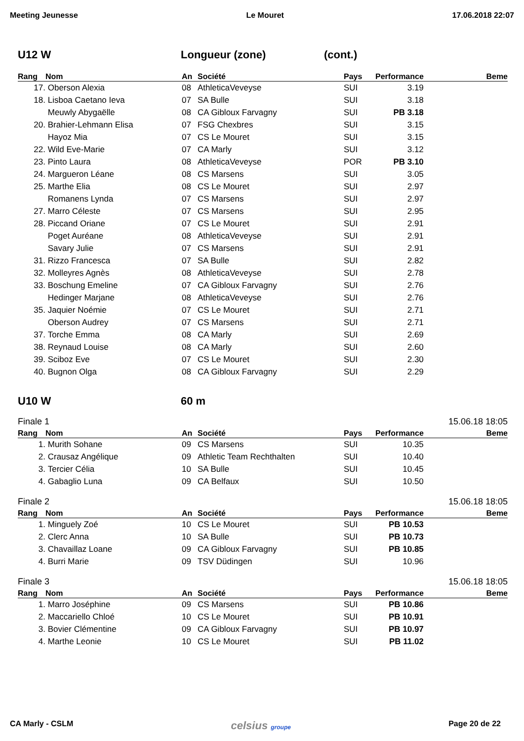Meeting Jeunesse Le Mouret 17.06.2018 22:07
U12 W Longueur (zone) (cont.)
| Rang | Nom | An | Société | Pays | Performance | Beme |
| --- | --- | --- | --- | --- | --- | --- |
| 17. | Oberson Alexia | 08 | AthleticaVeveyse | SUI | 3.19 | |
| 18. | Lisboa Caetano Ieva | 07 | SA Bulle | SUI | 3.18 | |
| | Meuwly Abygaëlle | 08 | CA Gibloux Farvagny | SUI | PB 3.18 | |
| 20. | Brahier-Lehmann Elisa | 07 | FSG Chexbres | SUI | 3.15 | |
| | Hayoz Mia | 07 | CS Le Mouret | SUI | 3.15 | |
| 22. | Wild Eve-Marie | 07 | CA Marly | SUI | 3.12 | |
| 23. | Pinto Laura | 08 | AthleticaVeveyse | POR | PB 3.10 | |
| 24. | Margueron Léane | 08 | CS Marsens | SUI | 3.05 | |
| 25. | Marthe Elia | 08 | CS Le Mouret | SUI | 2.97 | |
| | Romanens Lynda | 07 | CS Marsens | SUI | 2.97 | |
| 27. | Marro Céleste | 07 | CS Marsens | SUI | 2.95 | |
| 28. | Piccand Oriane | 07 | CS Le Mouret | SUI | 2.91 | |
| | Poget Auréane | 08 | AthleticaVeveyse | SUI | 2.91 | |
| | Savary Julie | 07 | CS Marsens | SUI | 2.91 | |
| 31. | Rizzo Francesca | 07 | SA Bulle | SUI | 2.82 | |
| 32. | Molleyres Agnès | 08 | AthleticaVeveyse | SUI | 2.78 | |
| 33. | Boschung Emeline | 07 | CA Gibloux Farvagny | SUI | 2.76 | |
| | Hedinger Marjane | 08 | AthleticaVeveyse | SUI | 2.76 | |
| 35. | Jaquier Noémie | 07 | CS Le Mouret | SUI | 2.71 | |
| | Oberson Audrey | 07 | CS Marsens | SUI | 2.71 | |
| 37. | Torche Emma | 08 | CA Marly | SUI | 2.69 | |
| 38. | Reynaud Louise | 08 | CA Marly | SUI | 2.60 | |
| 39. | Sciboz Eve | 07 | CS Le Mouret | SUI | 2.30 | |
| 40. | Bugnon Olga | 08 | CA Gibloux Farvagny | SUI | 2.29 | |
U10 W 60 m
Finale 1 15.06.18 18:05
| Rang | Nom | An | Société | Pays | Performance | Beme |
| --- | --- | --- | --- | --- | --- | --- |
| 1. | Murith Sohane | 09 | CS Marsens | SUI | 10.35 | |
| 2. | Crausaz Angélique | 09 | Athletic Team Rechthalten | SUI | 10.40 | |
| 3. | Tercier Célia | 10 | SA Bulle | SUI | 10.45 | |
| 4. | Gabaglio Luna | 09 | CA Belfaux | SUI | 10.50 | |
Finale 2 15.06.18 18:05
| Rang | Nom | An | Société | Pays | Performance | Beme |
| --- | --- | --- | --- | --- | --- | --- |
| 1. | Minguely Zoé | 10 | CS Le Mouret | SUI | PB 10.53 | |
| 2. | Clerc Anna | 10 | SA Bulle | SUI | PB 10.73 | |
| 3. | Chavaillaz Loane | 09 | CA Gibloux Farvagny | SUI | PB 10.85 | |
| 4. | Burri Marie | 09 | TSV Düdingen | SUI | 10.96 | |
Finale 3 15.06.18 18:05
| Rang | Nom | An | Société | Pays | Performance | Beme |
| --- | --- | --- | --- | --- | --- | --- |
| 1. | Marro Joséphine | 09 | CS Marsens | SUI | PB 10.86 | |
| 2. | Maccariello Chloé | 10 | CS Le Mouret | SUI | PB 10.91 | |
| 3. | Bovier Clémentine | 09 | CA Gibloux Farvagny | SUI | PB 10.97 | |
| 4. | Marthe Leonie | 10 | CS Le Mouret | SUI | PB 11.02 | |
CA Marly - CSLM celsius groupe Page 20 de 22